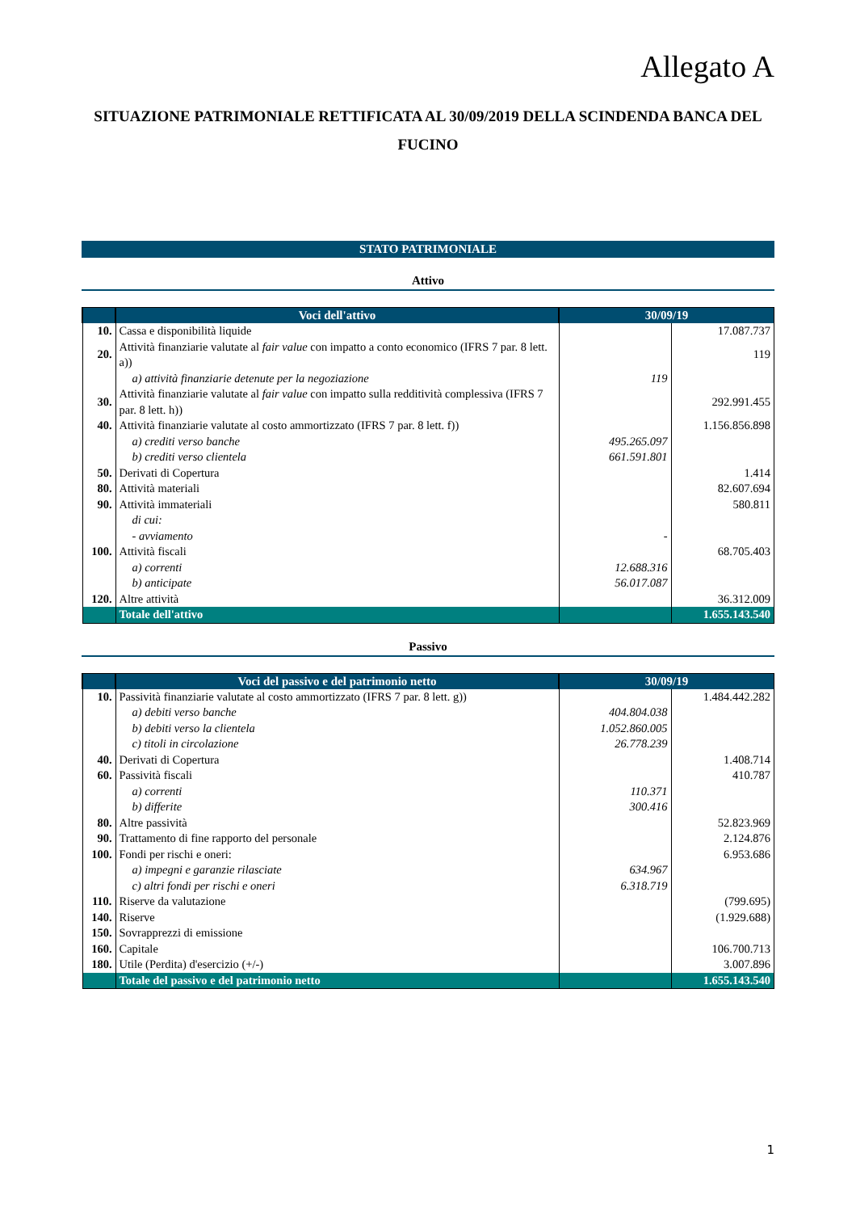Allegato A
SITUAZIONE PATRIMONIALE RETTIFICATA AL 30/09/2019 DELLA SCINDENDA BANCA DEL FUCINO
STATO PATRIMONIALE
Attivo
| | Voci dell'attivo | 30/09/19 | |
| --- | --- | --- | --- |
| 10. | Cassa e disponibilità liquide | | 17.087.737 |
| 20. | Attività finanziarie valutate al fair value con impatto a conto economico (IFRS 7 par. 8 lett. a)) | | 119 |
| | a) attività finanziarie detenute per la negoziazione | 119 | |
| 30. | Attività finanziarie valutate al fair value con impatto sulla redditività complessiva (IFRS 7 par. 8 lett. h)) | | 292.991.455 |
| 40. | Attività finanziarie valutate al costo ammortizzato (IFRS 7 par. 8 lett. f)) | | 1.156.856.898 |
| | a) crediti verso banche | 495.265.097 | |
| | b) crediti verso clientela | 661.591.801 | |
| 50. | Derivati di Copertura | | 1.414 |
| 80. | Attività materiali | | 82.607.694 |
| 90. | Attività immateriali | | 580.811 |
| | di cui: | | |
| | - avviamento | - | |
| 100. | Attività fiscali | | 68.705.403 |
| | a) correnti | 12.688.316 | |
| | b) anticipate | 56.017.087 | |
| 120. | Altre attività | | 36.312.009 |
| | Totale dell'attivo | | 1.655.143.540 |
Passivo
| | Voci del passivo e del patrimonio netto | 30/09/19 | |
| --- | --- | --- | --- |
| 10. | Passività finanziarie valutate al costo ammortizzato (IFRS 7 par. 8 lett. g)) | | 1.484.442.282 |
| | a) debiti verso banche | 404.804.038 | |
| | b) debiti verso la clientela | 1.052.860.005 | |
| | c) titoli in circolazione | 26.778.239 | |
| 40. | Derivati di Copertura | | 1.408.714 |
| 60. | Passività fiscali | | 410.787 |
| | a) correnti | 110.371 | |
| | b) differite | 300.416 | |
| 80. | Altre passività | | 52.823.969 |
| 90. | Trattamento di fine rapporto del personale | | 2.124.876 |
| 100. | Fondi per rischi e oneri: | | 6.953.686 |
| | a) impegni e garanzie rilasciate | 634.967 | |
| | c) altri fondi per rischi e oneri | 6.318.719 | |
| 110. | Riserve da valutazione | | (799.695) |
| 140. | Riserve | | (1.929.688) |
| 150. | Sovrapprezzi di emissione | | |
| 160. | Capitale | | 106.700.713 |
| 180. | Utile (Perdita) d'esercizio (+/-) | | 3.007.896 |
| | Totale del passivo e del patrimonio netto | | 1.655.143.540 |
1